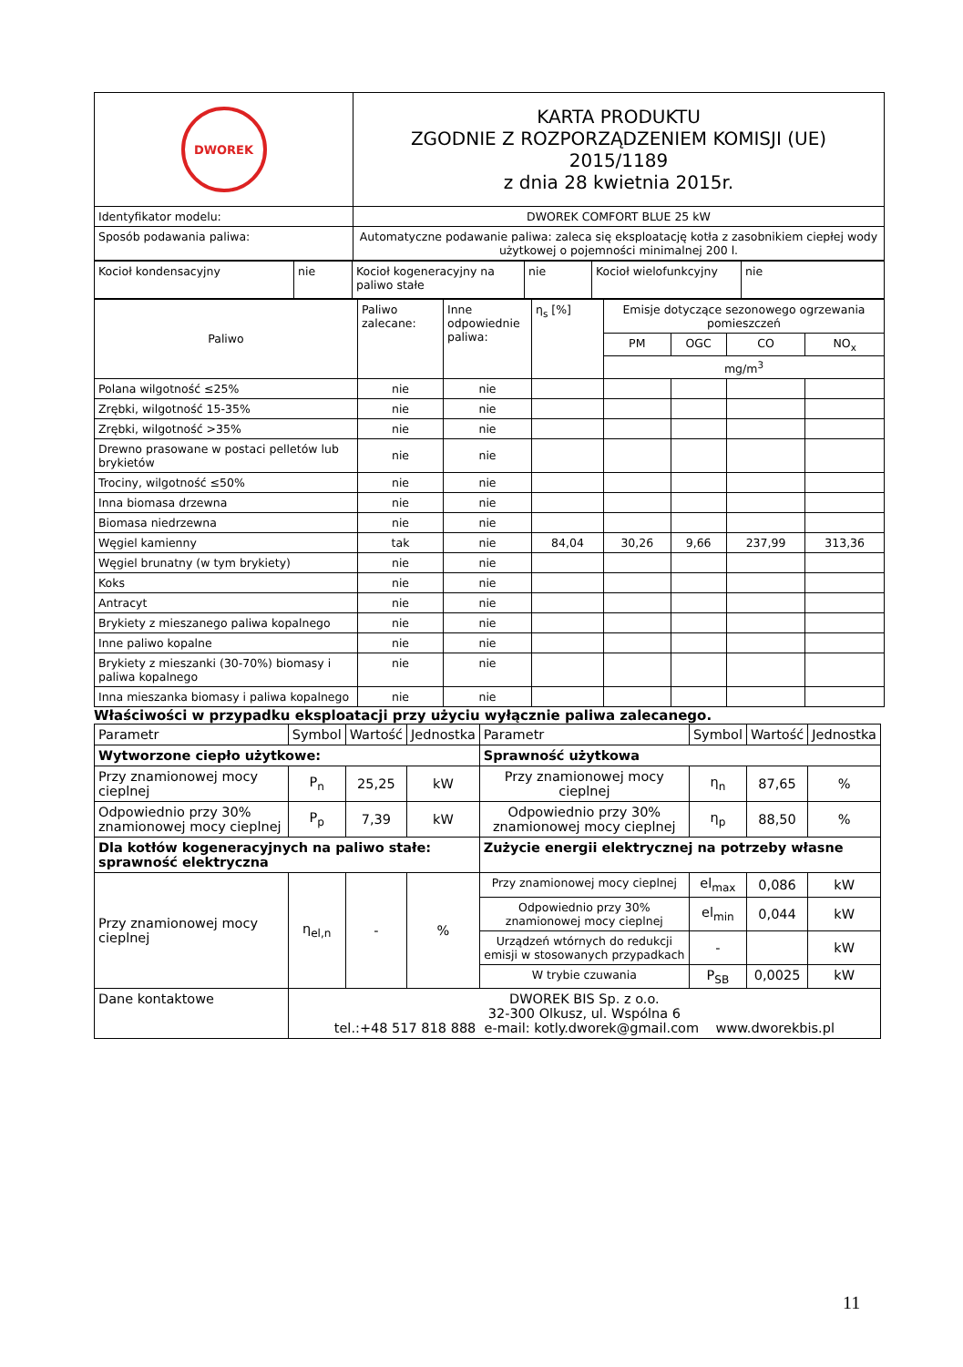| DWOREK | KARTA PRODUKTU ZGODNIE Z ROZPORZĄDZENIEM KOMISJI (UE) 2015/1189 z dnia 28 kwietnia 2015r. |
| Identyfikator modelu: | DWOREK COMFORT BLUE 25 kW |
| Sposób podawania paliwa: | Automatyczne podawanie paliwa: zaleca się eksploatację kotła z zasobnikiem ciepłej wody użytkowej o pojemności minimalnej 200 l. |
| Kocioł kondensacyjny | nie | Kocioł kogeneracyjny na paliwo stałe | nie | Kocioł wielofunkcyjny | nie |
| Paliwo | Paliwo zalecane: | Inne odpowiednie paliwa: | η<sub>s</sub> [%] | Emisje dotyczące sezonowego ogrzewania pomieszczeń | | | |
| | | | | PM | OGC | CO | NO<sub>x</sub> |
| | | | | mg/m<sup>3</sup> | | | |
| Polana wilgotność ≤25% | nie | nie | | | | | |
| Zrębki, wilgotność 15-35% | nie | nie | | | | | |
| Zrębki, wilgotność >35% | nie | nie | | | | | |
| Drewno prasowane w postaci pelletów lub brykietów | nie | nie | | | | | |
| Trociny, wilgotność ≤50% | nie | nie | | | | | |
| Inna biomasa drzewna | nie | nie | | | | | |
| Biomasa niedrzewna | nie | nie | | | | | |
| Węgiel kamienny | tak | nie | 84,04 | 30,26 | 9,66 | 237,99 | 313,36 |
| Węgiel brunatny (w tym brykiety) | nie | nie | | | | | |
| Koks | nie | nie | | | | | |
| Antracyt | nie | nie | | | | | |
| Brykiety z mieszanego paliwa kopalnego | nie | nie | | | | | |
| Inne paliwo kopalne | nie | nie | | | | | |
| Brykiety z mieszanki (30-70%) biomasy i paliwa kopalnego | nie | nie | | | | | |
| Inna mieszanka biomasy i paliwa kopalnego | nie | nie | | | | | |
Właściwości w przypadku eksploatacji przy użyciu wyłącznie paliwa zalecanego.
| Parametr | Symbol | Wartość | Jednostka | Parametr | Symbol | Wartość | Jednostka |
| --- | --- | --- | --- | --- | --- | --- | --- |
| Wytworzone ciepło użytkowe: | | | | Sprawność użytkowa | | | |
| Przy znamionowej mocy cieplnej | P<sub>n</sub> | 25,25 | kW | Przy znamionowej mocy cieplnej | η<sub>n</sub> | 87,65 | % |
| Odpowiednio przy 30% znamionowej mocy cieplnej | P<sub>p</sub> | 7,39 | kW | Odpowiednio przy 30% znamionowej mocy cieplnej | η<sub>p</sub> | 88,50 | % |
| Dla kotłów kogeneracyjnych na paliwo stałe: sprawność elektryczna | | | | Zużycie energii elektrycznej na potrzeby własne | | | |
| Przy znamionowej mocy cieplnej | η<sub>el,n</sub> | - | % | Przy znamionowej mocy cieplnej | el<sub>max</sub> | 0,086 | kW |
| | | | | Odpowiednio przy 30% znamionowej mocy cieplnej | el<sub>min</sub> | 0,044 | kW |
| | | | | Urządzeń wtórnych do redukcji emisji w stosowanych przypadkach | - | | kW |
| | | | | W trybie czuwania | P<sub>SB</sub> | 0,0025 | kW |
| Dane kontaktowe | DWOREK BIS Sp. z o.o. 32-300 Olkusz, ul. Wspólna 6 tel.:+48 517 818 888 e-mail: kotly.dworek@gmail.com www.dworekbis.pl | | | | | | |
11